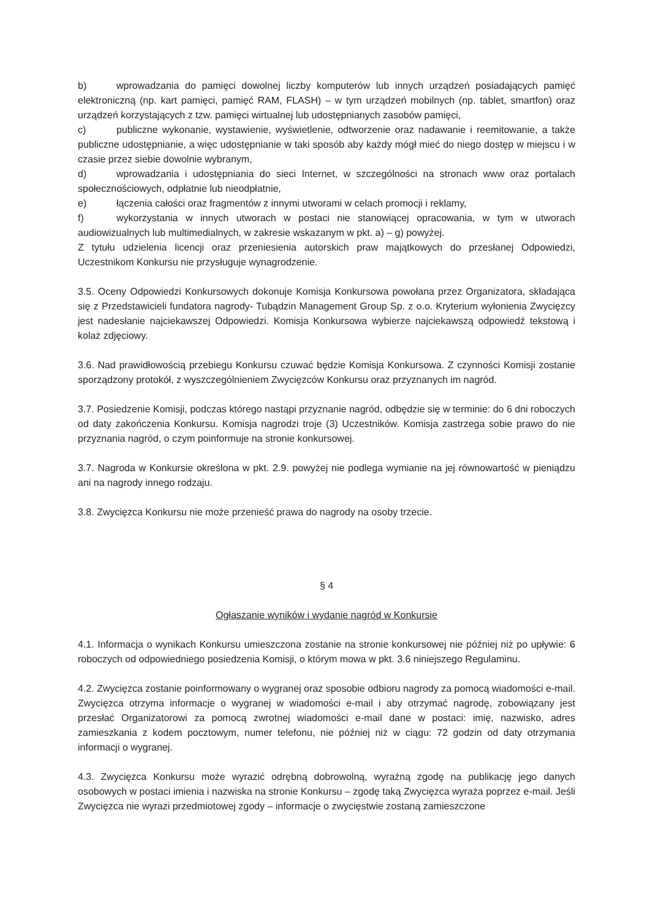b) wprowadzania do pamięci dowolnej liczby komputerów lub innych urządzeń posiadających pamięć elektroniczną (np. kart pamięci, pamięć RAM, FLASH) – w tym urządzeń mobilnych (np. tablet, smartfon) oraz urządzeń korzystających z tzw. pamięci wirtualnej lub udostępnianych zasobów pamięci,
c) publiczne wykonanie, wystawienie, wyświetlenie, odtworzenie oraz nadawanie i reemitowanie, a także publiczne udostępnianie, a więc udostępnianie w taki sposób aby każdy mógł mieć do niego dostęp w miejscu i w czasie przez siebie dowolnie wybranym,
d) wprowadzania i udostępniania do sieci Internet, w szczególności na stronach www oraz portalach społecznościowych, odpłatnie lub nieodpłatnie,
e) łączenia całości oraz fragmentów z innymi utworami w celach promocji i reklamy,
f) wykorzystania w innych utworach w postaci nie stanowiącej opracowania, w tym w utworach audiowizualnych lub multimedialnych, w zakresie wskazanym w pkt. a) – g) powyżej.
Z tytułu udzielenia licencji oraz przeniesienia autorskich praw majątkowych do przesłanej Odpowiedzi, Uczestnikom Konkursu nie przysługuje wynagrodzenie.
3.5. Oceny Odpowiedzi Konkursowych dokonuje Komisja Konkursowa powołana przez Organizatora, składająca się z Przedstawicieli fundatora nagrody- Tubądzin Management Group Sp. z o.o. Kryterium wyłonienia Zwycięzcy jest nadesłanie najciekawszej Odpowiedzi. Komisja Konkursowa wybierze najciekawszą odpowiedź tekstową i kolaż zdjęciowy.
3.6. Nad prawidłowością przebiegu Konkursu czuwać będzie Komisja Konkursowa. Z czynności Komisji zostanie sporządzony protokół, z wyszczególnieniem Zwycięzców Konkursu oraz przyznanych im nagród.
3.7. Posiedzenie Komisji, podczas którego nastąpi przyznanie nagród, odbędzie się w terminie: do 6 dni roboczych od daty zakończenia Konkursu. Komisja nagrodzi troje (3) Uczestników. Komisja zastrzega sobie prawo do nie przyznania nagród, o czym poinformuje na stronie konkursowej.
3.7. Nagroda w Konkursie określona w pkt. 2.9. powyżej nie podlega wymianie na jej równowartość w pieniądzu ani na nagrody innego rodzaju.
3.8. Zwycięzca Konkursu nie może przenieść prawa do nagrody na osoby trzecie.
§ 4
Ogłaszanie wyników i wydanie nagród w Konkursie
4.1. Informacja o wynikach Konkursu umieszczona zostanie na stronie konkursowej nie później niż po upływie: 6 roboczych od odpowiedniego posiedzenia Komisji, o którym mowa w pkt. 3.6 niniejszego Regulaminu.
4.2. Zwycięzca zostanie poinformowany o wygranej oraz sposobie odbioru nagrody za pomocą wiadomości e-mail. Zwycięzca otrzyma informacje o wygranej w wiadomości e-mail i aby otrzymać nagrodę, zobowiązany jest przesłać Organizatorowi za pomocą zwrotnej wiadomości e-mail dane w postaci: imię, nazwisko, adres zamieszkania z kodem pocztowym, numer telefonu, nie później niż w ciągu: 72 godzin od daty otrzymania informacji o wygranej.
4.3. Zwycięzca Konkursu może wyrazić odrębną dobrowolną, wyraźną zgodę na publikację jego danych osobowych w postaci imienia i nazwiska na stronie Konkursu – zgodę taką Zwycięzca wyraża poprzez e-mail. Jeśli Zwycięzca nie wyrazi przedmiotowej zgody – informacje o zwycięstwie zostaną zamieszczone